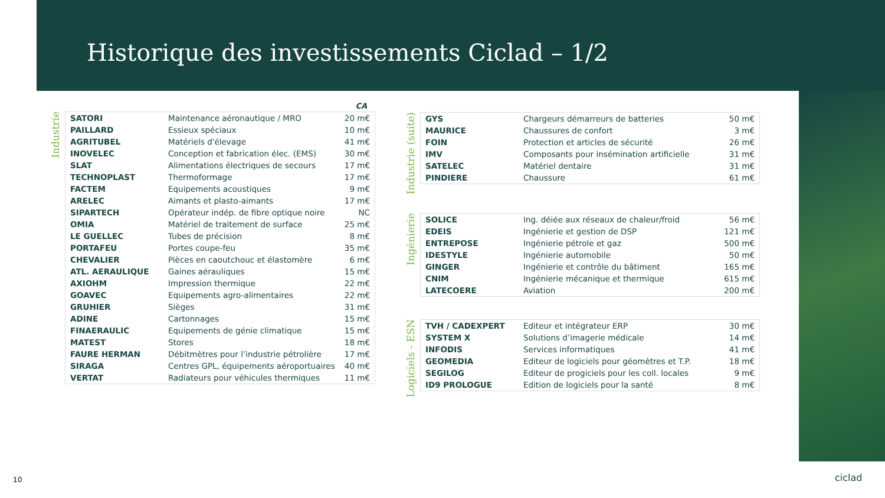Historique des investissements Ciclad – 1/2
CA
Industrie
| SATORI | Maintenance aéronautique / MRO | 20 m€ |
| PAILLARD | Essieux spéciaux | 10 m€ |
| AGRITUBEL | Matériels d'élevage | 41 m€ |
| INOVELEC | Conception et fabrication élec. (EMS) | 30 m€ |
| SLAT | Alimentations électriques de secours | 17 m€ |
| TECHNOPLAST | Thermoformage | 17 m€ |
| FACTEM | Equipements acoustiques | 9 m€ |
| ARELEC | Aimants et plasto-aimants | 17 m€ |
| SIPARTECH | Opérateur indép. de fibre optique noire | NC |
| OMIA | Matériel de traitement de surface | 25 m€ |
| LE GUELLEC | Tubes de précision | 8 m€ |
| PORTAFEU | Portes coupe-feu | 35 m€ |
| CHEVALIER | Pièces en caoutchouc et élastomère | 6 m€ |
| ATL. AERAULIQUE | Gaines aérauliques | 15 m€ |
| AXIOHM | Impression thermique | 22 m€ |
| GOAVEC | Equipements agro-alimentaires | 22 m€ |
| GRUHIER | Sièges | 31 m€ |
| ADINE | Cartonnages | 15 m€ |
| FINAERAULIC | Equipements de génie climatique | 15 m€ |
| MATEST | Stores | 18 m€ |
| FAURE HERMAN | Débitmètres pour l’industrie pétrolière | 17 m€ |
| SIRAGA | Centres GPL, équipements aéroportuaires | 40 m€ |
| VERTAT | Radiateurs pour véhicules thermiques | 11 m€ |
Industrie (suite)
| GYS | Chargeurs démarreurs de batteries | 50 m€ |
| MAURICE | Chaussures de confort | 3 m€ |
| FOIN | Protection et articles de sécurité | 26 m€ |
| IMV | Composants pour insémination artificielle | 31 m€ |
| SATELEC | Matériel dentaire | 31 m€ |
| PINDIERE | Chaussure | 61 m€ |
Ingénierie
| SOLICE | Ing. déiée aux réseaux de chaleur/froid | 56 m€ |
| EDEIS | Ingénierie et gestion de DSP | 121 m€ |
| ENTREPOSE | Ingénierie pétrole et gaz | 500 m€ |
| IDESTYLE | Ingénierie automobile | 50 m€ |
| GINGER | Ingénierie et contrôle du bâtiment | 165 m€ |
| CNIM | Ingénierie mécanique et thermique | 615 m€ |
| LATECOERE | Aviation | 200 m€ |
Logiciels - ESN
| TVH / CADEXPERT | Editeur et intégrateur ERP | 30 m€ |
| SYSTEM X | Solutions d’imagerie médicale | 14 m€ |
| INFODIS | Services informatiques | 41 m€ |
| GEOMEDIA | Editeur de logiciels pour géomètres et T.P. | 18 m€ |
| SEGILOG | Editeur de progiciels pour les coll. locales | 9 m€ |
| ID9 PROLOGUE | Edition de logiciels pour la santé | 8 m€ |
10 ciclad